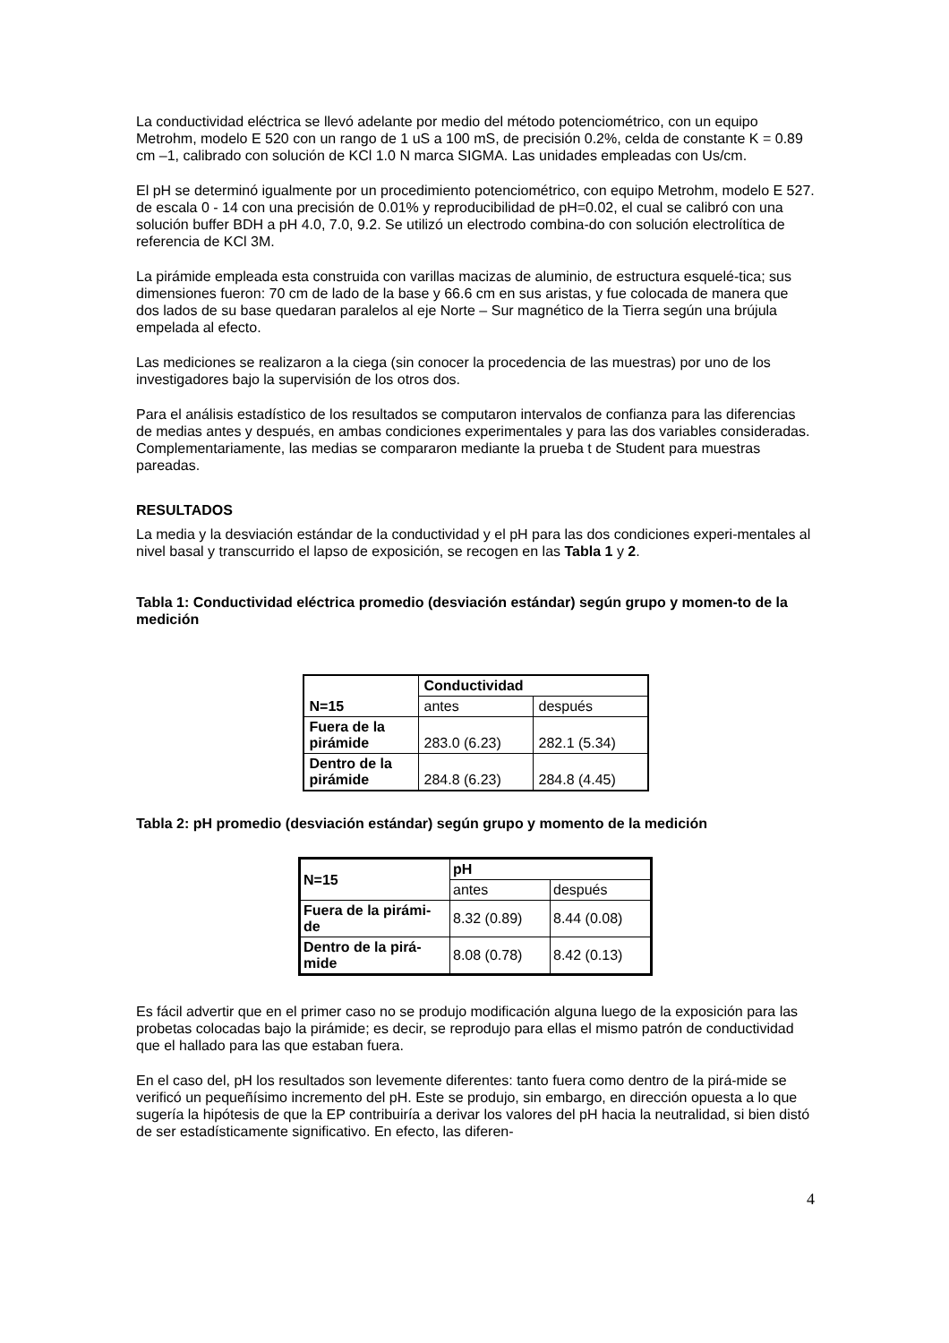La conductividad eléctrica se llevó adelante por medio del método potenciométrico, con un equipo Metrohm, modelo E 520 con un rango de 1 uS a 100 mS, de precisión 0.2%, celda de constante K = 0.89 cm –1, calibrado con solución de KCl 1.0 N marca SIGMA. Las unidades empleadas con Us/cm.
El pH se determinó igualmente por un procedimiento potenciométrico, con equipo Metrohm, modelo E 527. de escala 0 - 14 con una precisión de 0.01% y reproducibilidad de pH=0.02, el cual se calibró con una solución buffer BDH a pH 4.0, 7.0, 9.2. Se utilizó un electrodo combina-do con solución electrolítica de referencia de KCl 3M.
La pirámide empleada esta construida con varillas macizas de aluminio, de estructura esquelé-tica; sus dimensiones fueron: 70 cm de lado de la base y 66.6 cm en sus aristas, y fue colocada de manera que dos lados de su base quedaran paralelos al eje Norte – Sur magnético de la Tierra según una brújula empelada al efecto.
Las mediciones se realizaron a la ciega (sin conocer la procedencia de las muestras) por uno de los investigadores bajo la supervisión de los otros dos.
Para el análisis estadístico de los resultados se computaron intervalos de confianza para las diferencias de medias antes y después, en ambas condiciones experimentales y para las dos variables consideradas. Complementariamente, las medias se compararon mediante la prueba t de Student para muestras pareadas.
RESULTADOS
La media y la desviación estándar de la conductividad y el pH para las dos condiciones experi-mentales al nivel basal y transcurrido el lapso de exposición, se recogen en las Tabla 1 y 2.
Tabla 1: Conductividad eléctrica promedio (desviación estándar) según grupo y momen-to de la medición
| N=15 | Conductividad | |
| | antes | después |
| Fuera de la pirámide | 283.0 (6.23) | 282.1 (5.34) |
| Dentro de la pirámide | 284.8 (6.23) | 284.8 (4.45) |
Tabla 2: pH promedio (desviación estándar) según grupo y momento de la medición
| N=15 | pH | |
| | antes | después |
| Fuera de la pirámi-de | 8.32 (0.89) | 8.44 (0.08) |
| Dentro de la pirá-mide | 8.08 (0.78) | 8.42 (0.13) |
Es fácil advertir que en el primer caso no se produjo modificación alguna luego de la exposición para las probetas colocadas bajo la pirámide; es decir, se reprodujo para ellas el mismo patrón de conductividad que el hallado para las que estaban fuera.
En el caso del, pH los resultados son levemente diferentes: tanto fuera como dentro de la pirá-mide se verificó un pequeñísimo incremento del pH. Este se produjo, sin embargo, en dirección opuesta a lo que sugería la hipótesis de que la EP contribuiría a derivar los valores del pH hacia la neutralidad, si bien distó de ser estadísticamente significativo. En efecto, las diferen-
4